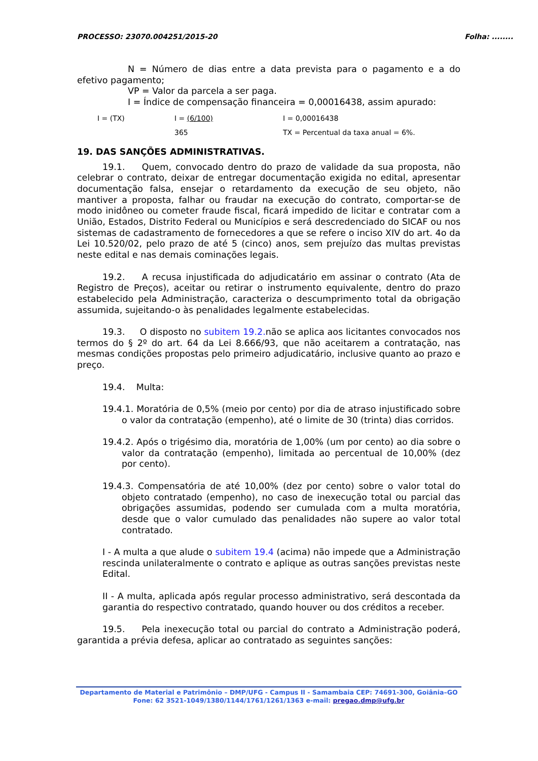PROCESSO: 23070.004251/2015-20 Folha: ........
N = Número de dias entre a data prevista para o pagamento e a do efetivo pagamento;
VP = Valor da parcela a ser paga.
I = Índice de compensação financeira = 0,00016438, assim apurado:
I = (TX) I = (6/100) I = 0,00016438 365 TX = Percentual da taxa anual = 6%.
19. DAS SANÇÕES ADMINISTRATIVAS.
19.1. Quem, convocado dentro do prazo de validade da sua proposta, não celebrar o contrato, deixar de entregar documentação exigida no edital, apresentar documentação falsa, ensejar o retardamento da execução de seu objeto, não mantiver a proposta, falhar ou fraudar na execução do contrato, comportar-se de modo inidôneo ou cometer fraude fiscal, ficará impedido de licitar e contratar com a União, Estados, Distrito Federal ou Municípios e será descredenciado do SICAF ou nos sistemas de cadastramento de fornecedores a que se refere o inciso XIV do art. 4o da Lei 10.520/02, pelo prazo de até 5 (cinco) anos, sem prejuízo das multas previstas neste edital e nas demais cominações legais.
19.2. A recusa injustificada do adjudicatário em assinar o contrato (Ata de Registro de Preços), aceitar ou retirar o instrumento equivalente, dentro do prazo estabelecido pela Administração, caracteriza o descumprimento total da obrigação assumida, sujeitando-o às penalidades legalmente estabelecidas.
19.3. O disposto no subitem 19.2. não se aplica aos licitantes convocados nos termos do § 2º do art. 64 da Lei 8.666/93, que não aceitarem a contratação, nas mesmas condições propostas pelo primeiro adjudicatário, inclusive quanto ao prazo e preço.
19.4. Multa:
19.4.1. Moratória de 0,5% (meio por cento) por dia de atraso injustificado sobre o valor da contratação (empenho), até o limite de 30 (trinta) dias corridos.
19.4.2. Após o trigésimo dia, moratória de 1,00% (um por cento) ao dia sobre o valor da contratação (empenho), limitada ao percentual de 10,00% (dez por cento).
19.4.3. Compensatória de até 10,00% (dez por cento) sobre o valor total do objeto contratado (empenho), no caso de inexecução total ou parcial das obrigações assumidas, podendo ser cumulada com a multa moratória, desde que o valor cumulado das penalidades não supere ao valor total contratado.
I - A multa a que alude o subitem 19.4 (acima) não impede que a Administração rescinda unilateralmente o contrato e aplique as outras sanções previstas neste Edital.
II - A multa, aplicada após regular processo administrativo, será descontada da garantia do respectivo contratado, quando houver ou dos créditos a receber.
19.5. Pela inexecução total ou parcial do contrato a Administração poderá, garantida a prévia defesa, aplicar ao contratado as seguintes sanções:
Departamento de Material e Patrimônio – DMP/UFG - Campus II - Samambaia CEP: 74691-300, Goiânia–GO
Fone: 62 3521-1049/1380/1144/1761/1261/1363 e-mail: pregao.dmp@ufg.br